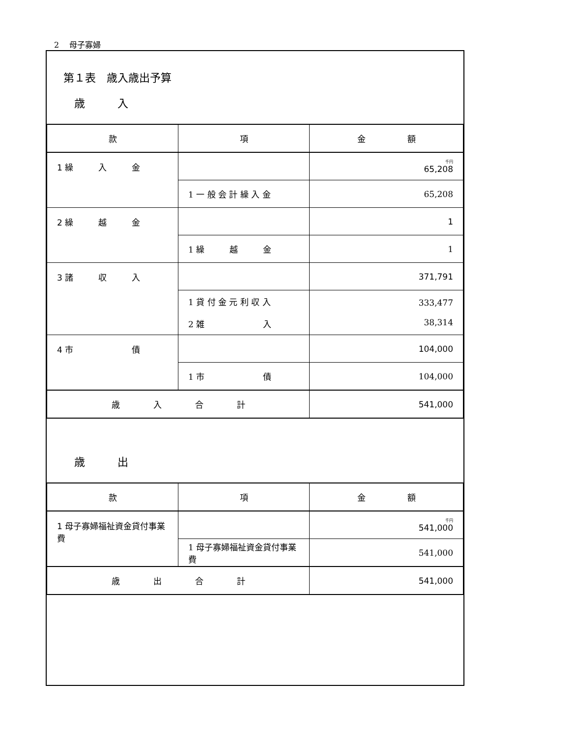2　 母子寡婦
第１表　歳入歳出予算
歳　　　入
| 款 | 項 | 金 額 |
| --- | --- | --- |
| 1 繰 入 金 | | 千円 65,208 |
| | 1 一 般 会 計 繰 入 金 | 65,208 |
| 2 繰 越 金 | | 1 |
| | 1 繰 越 金 | 1 |
| 3 諸 収 入 | | 371,791 |
| | 1 貸 付 金 元 利 収 入 2 雑 入 | 333,477 38,314 |
| 4 市 債 | | 104,000 |
| | 1 市 債 | 104,000 |
| 歳 入 合 計 | | 541,000 |
歳　　　出
| 款 | 項 | 金 額 |
| --- | --- | --- |
| 1 母子寡婦福祉資金貸付事業費 | | 千円 541,000 |
| | 1 母子寡婦福祉資金貸付事業費 | 541,000 |
| 歳 出 合 計 | | 541,000 |